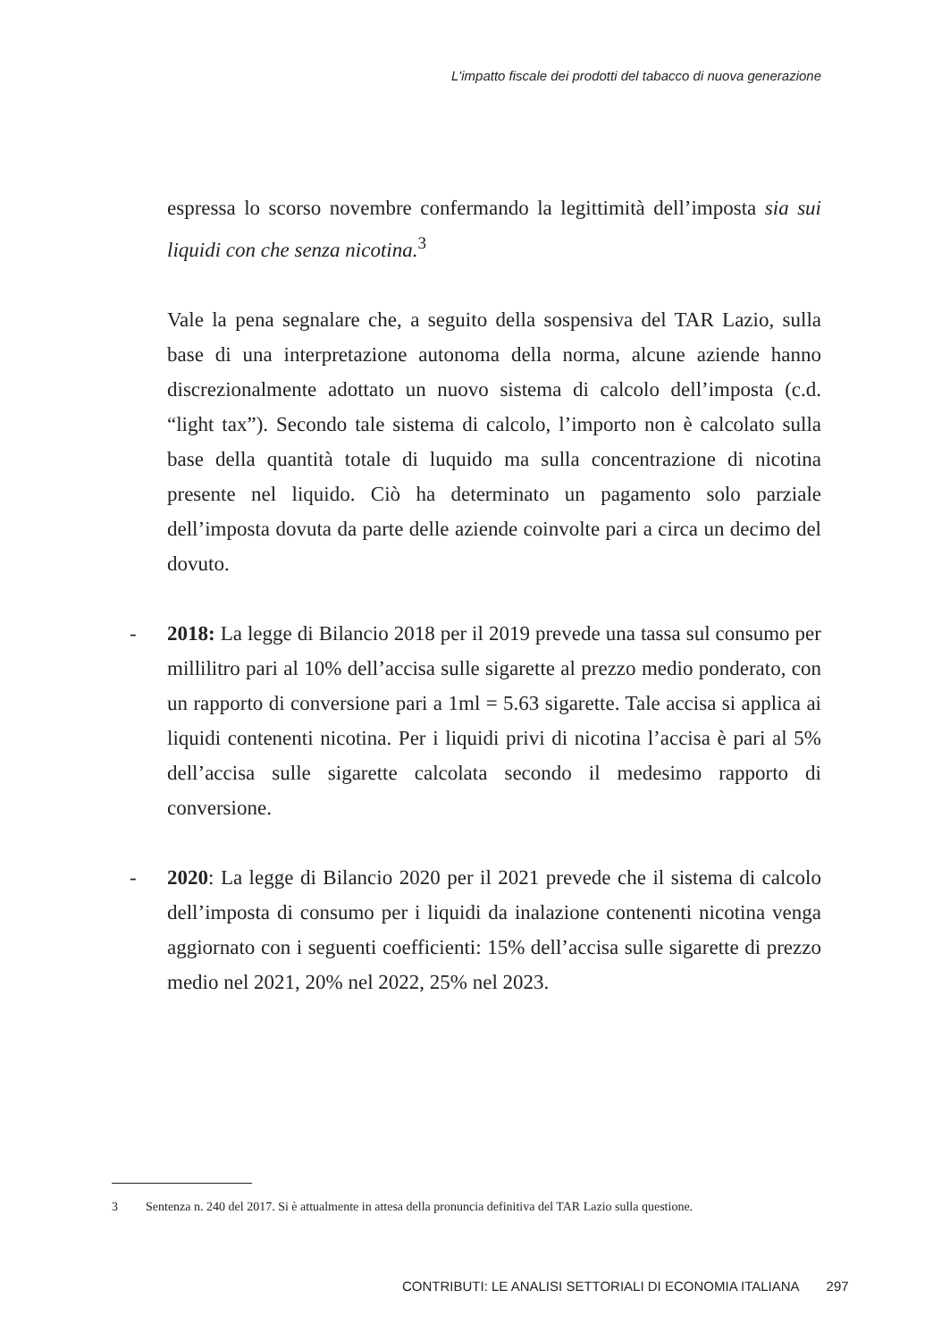L'impatto fiscale dei prodotti del tabacco di nuova generazione
espressa lo scorso novembre confermando la legittimità dell’imposta sia sui liquidi con che senza nicotina.<sup>3</sup>
Vale la pena segnalare che, a seguito della sospensiva del TAR Lazio, sulla base di una interpretazione autonoma della norma, alcune aziende hanno discrezionalmente adottato un nuovo sistema di calcolo dell’imposta (c.d. “light tax”). Secondo tale sistema di calcolo, l’importo non è calcolato sulla base della quantità totale di luquido ma sulla concentrazione di nicotina presente nel liquido. Ciò ha determinato un pagamento solo parziale dell’imposta dovuta da parte delle aziende coinvolte pari a circa un decimo del dovuto.
- 2018: La legge di Bilancio 2018 per il 2019 prevede una tassa sul consumo per millilitro pari al 10% dell’accisa sulle sigarette al prezzo medio ponderato, con un rapporto di conversione pari a 1ml = 5.63 sigarette. Tale accisa si applica ai liquidi contenenti nicotina. Per i liquidi privi di nicotina l’accisa è pari al 5% dell’accisa sulle sigarette calcolata secondo il medesimo rapporto di conversione.
- 2020: La legge di Bilancio 2020 per il 2021 prevede che il sistema di calcolo dell’imposta di consumo per i liquidi da inalazione contenenti nicotina venga aggiornato con i seguenti coefficienti: 15% dell’accisa sulle sigarette di prezzo medio nel 2021, 20% nel 2022, 25% nel 2023.
3 Sentenza n. 240 del 2017. Si è attualmente in attesa della pronuncia definitiva del TAR Lazio sulla questione.
CONTRIBUTI: LE ANALISI SETTORIALI DI ECONOMIA ITALIANA 297